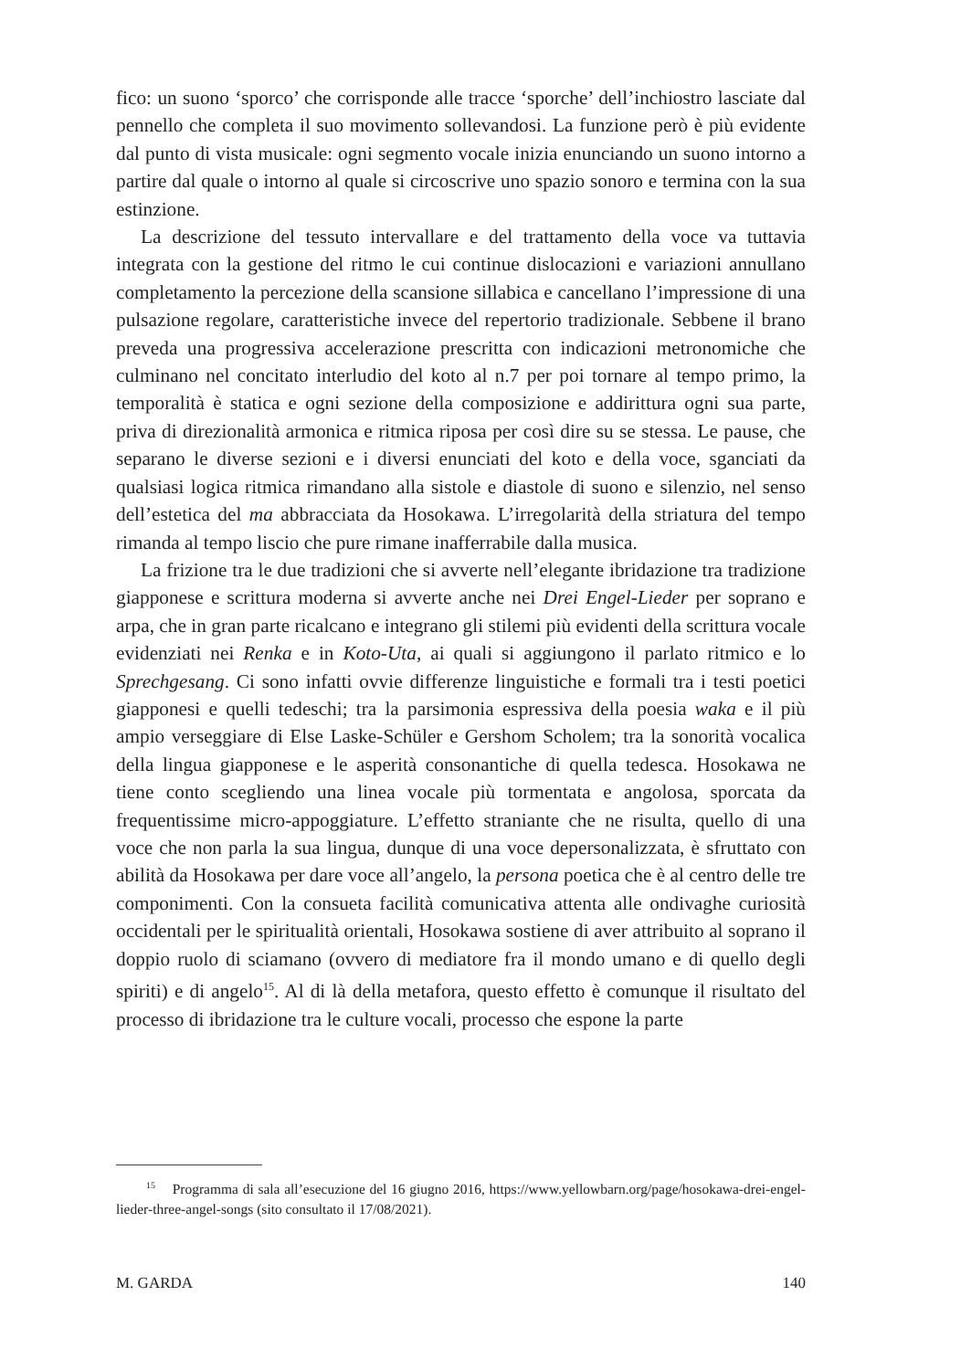fico: un suono ‘sporco’ che corrisponde alle tracce ‘sporche’ dell’inchiostro lasciate dal pennello che completa il suo movimento sollevandosi. La funzione però è più evidente dal punto di vista musicale: ogni segmento vocale inizia enunciando un suono intorno a partire dal quale o intorno al quale si circoscrive uno spazio sonoro e termina con la sua estinzione.
La descrizione del tessuto intervallare e del trattamento della voce va tuttavia integrata con la gestione del ritmo le cui continue dislocazioni e variazioni annullano completamento la percezione della scansione sillabica e cancellano l’impressione di una pulsazione regolare, caratteristiche invece del repertorio tradizionale. Sebbene il brano preveda una progressiva accelerazione prescritta con indicazioni metronomiche che culminano nel concitato interludio del koto al n.7 per poi tornare al tempo primo, la temporalità è statica e ogni sezione della composizione e addirittura ogni sua parte, priva di direzionalità armonica e ritmica riposa per così dire su se stessa. Le pause, che separano le diverse sezioni e i diversi enunciati del koto e della voce, sganciati da qualsiasi logica ritmica rimandano alla sistole e diastole di suono e silenzio, nel senso dell’estetica del ma abbracciata da Hosokawa. L’irregolarità della striatura del tempo rimanda al tempo liscio che pure rimane inafferrabile dalla musica.
La frizione tra le due tradizioni che si avverte nell’elegante ibridazione tra tradizione giapponese e scrittura moderna si avverte anche nei Drei Engel-Lieder per soprano e arpa, che in gran parte ricalcano e integrano gli stilemi più evidenti della scrittura vocale evidenziati nei Renka e in Koto-Uta, ai quali si aggiungono il parlato ritmico e lo Sprechgesang. Ci sono infatti ovvie differenze linguistiche e formali tra i testi poetici giapponesi e quelli tedeschi; tra la parsimonia espressiva della poesia waka e il più ampio verseggiare di Else Laske-Schüler e Gershom Scholem; tra la sonorità vocalica della lingua giapponese e le asperità consonantiche di quella tedesca. Hosokawa ne tiene conto scegliendo una linea vocale più tormentata e angolosa, sporcata da frequentissime micro-appoggiature. L’effetto straniante che ne risulta, quello di una voce che non parla la sua lingua, dunque di una voce depersonalizzata, è sfruttato con abilità da Hosokawa per dare voce all’angelo, la persona poetica che è al centro delle tre componimenti. Con la consueta facilità comunicativa attenta alle ondivaghe curiosità occidentali per le spiritualità orientali, Hosokawa sostiene di aver attribuito al soprano il doppio ruolo di sciamano (ovvero di mediatore fra il mondo umano e di quello degli spiriti) e di angelo<sup>15</sup>. Al di là della metafora, questo effetto è comunque il risultato del processo di ibridazione tra le culture vocali, processo che espone la parte
<sup>15</sup> Programma di sala all’esecuzione del 16 giugno 2016, https://www.yellowbarn.org/page/hosokawa-drei-engel-lieder-three-angel-songs (sito consultato il 17/08/2021).
M. GARDA 140